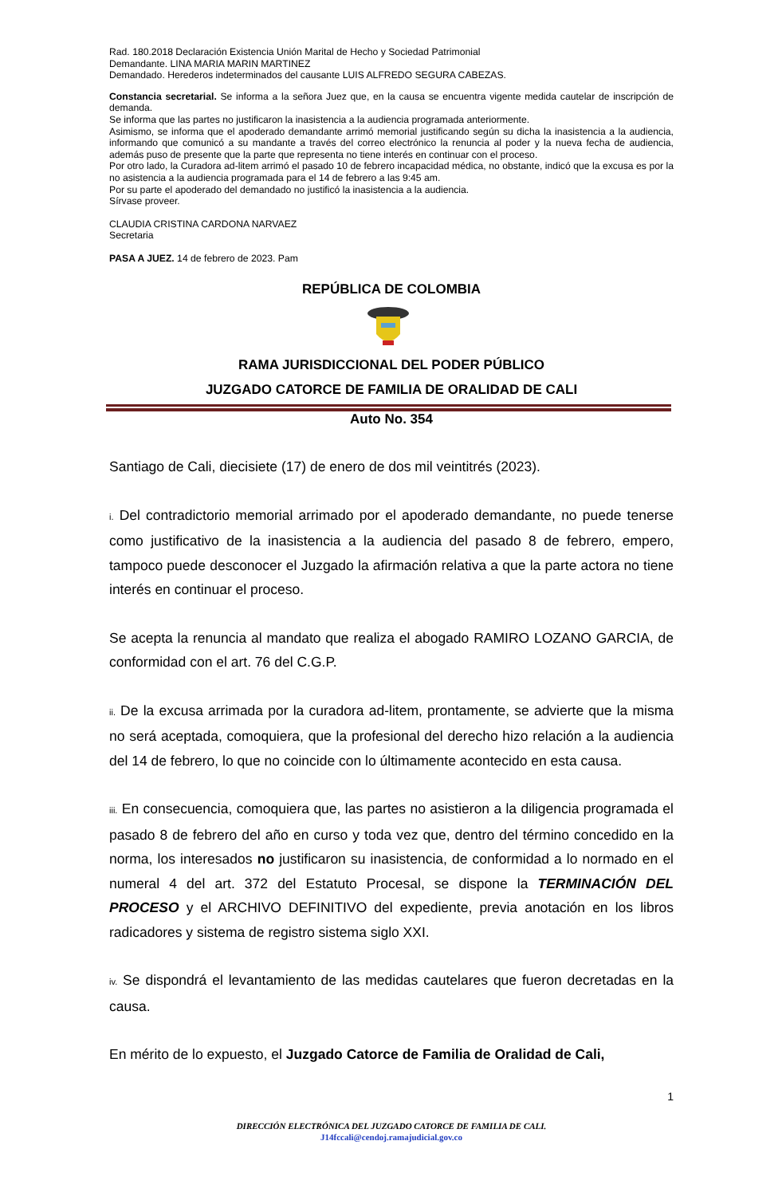Rad. 180.2018 Declaración Existencia Unión Marital de Hecho y Sociedad Patrimonial
Demandante. LINA MARIA MARIN MARTINEZ
Demandado. Herederos indeterminados del causante LUIS ALFREDO SEGURA CABEZAS.
Constancia secretarial. Se informa a la señora Juez que, en la causa se encuentra vigente medida cautelar de inscripción de demanda.
Se informa que las partes no justificaron la inasistencia a la audiencia programada anteriormente.
Asimismo, se informa que el apoderado demandante arrimó memorial justificando según su dicha la inasistencia a la audiencia, informando que comunicó a su mandante a través del correo electrónico la renuncia al poder y la nueva fecha de audiencia, además puso de presente que la parte que representa no tiene interés en continuar con el proceso.
Por otro lado, la Curadora ad-litem arrimó el pasado 10 de febrero incapacidad médica, no obstante, indicó que la excusa es por la no asistencia a la audiencia programada para el 14 de febrero a las 9:45 am.
Por su parte el apoderado del demandado no justificó la inasistencia a la audiencia.
Sírvase proveer.
CLAUDIA CRISTINA CARDONA NARVAEZ
Secretaria
PASA A JUEZ. 14 de febrero de 2023. Pam
REPÚBLICA DE COLOMBIA
RAMA JURISDICCIONAL DEL PODER PÚBLICO
JUZGADO CATORCE DE FAMILIA DE ORALIDAD DE CALI
Auto No. 354
Santiago de Cali, diecisiete (17) de enero de dos mil veintitrés (2023).
i. Del contradictorio memorial arrimado por el apoderado demandante, no puede tenerse como justificativo de la inasistencia a la audiencia del pasado 8 de febrero, empero, tampoco puede desconocer el Juzgado la afirmación relativa a que la parte actora no tiene interés en continuar el proceso.
Se acepta la renuncia al mandato que realiza el abogado RAMIRO LOZANO GARCIA, de conformidad con el art. 76 del C.G.P.
ii. De la excusa arrimada por la curadora ad-litem, prontamente, se advierte que la misma no será aceptada, comoquiera, que la profesional del derecho hizo relación a la audiencia del 14 de febrero, lo que no coincide con lo últimamente acontecido en esta causa.
iii. En consecuencia, comoquiera que, las partes no asistieron a la diligencia programada el pasado 8 de febrero del año en curso y toda vez que, dentro del término concedido en la norma, los interesados no justificaron su inasistencia, de conformidad a lo normado en el numeral 4 del art. 372 del Estatuto Procesal, se dispone la TERMINACIÓN DEL PROCESO y el ARCHIVO DEFINITIVO del expediente, previa anotación en los libros radicadores y sistema de registro sistema siglo XXI.
iv. Se dispondrá el levantamiento de las medidas cautelares que fueron decretadas en la causa.
En mérito de lo expuesto, el Juzgado Catorce de Familia de Oralidad de Cali,
1
DIRECCIÓN ELECTRÓNICA DEL JUZGADO CATORCE DE FAMILIA DE CALI.
J14fccali@cendoj.ramajudicial.gov.co